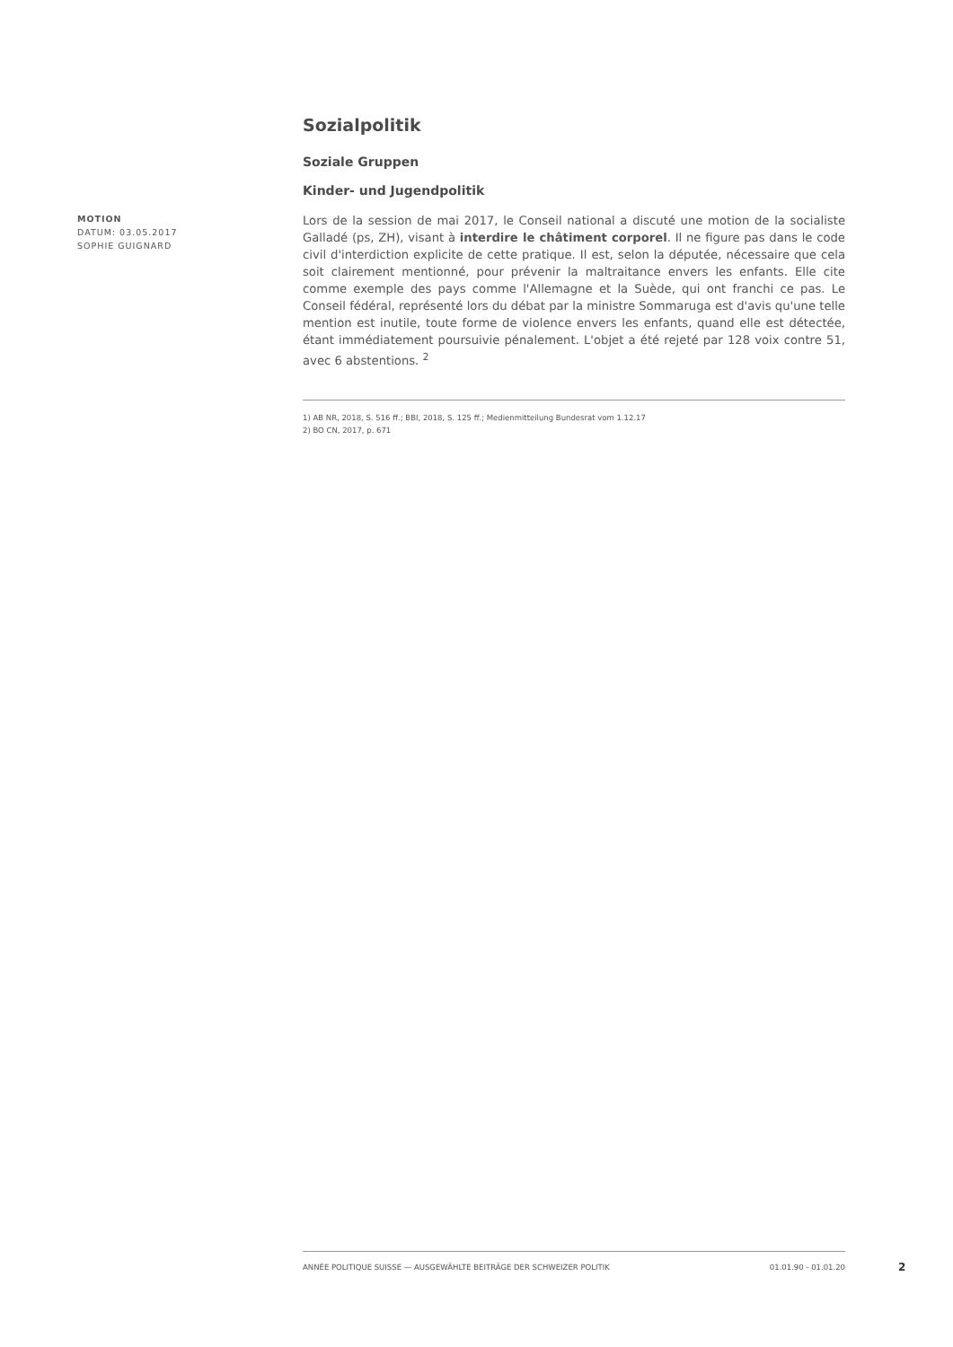Sozialpolitik
Soziale Gruppen
Kinder- und Jugendpolitik
Lors de la session de mai 2017, le Conseil national a discuté une motion de la socialiste Galladé (ps, ZH), visant à interdire le châtiment corporel. Il ne figure pas dans le code civil d'interdiction explicite de cette pratique. Il est, selon la députée, nécessaire que cela soit clairement mentionné, pour prévenir la maltraitance envers les enfants. Elle cite comme exemple des pays comme l'Allemagne et la Suède, qui ont franchi ce pas. Le Conseil fédéral, représenté lors du débat par la ministre Sommaruga est d'avis qu'une telle mention est inutile, toute forme de violence envers les enfants, quand elle est détectée, étant immédiatement poursuivie pénalement. L'objet a été rejeté par 128 voix contre 51, avec 6 abstentions. <sup>2</sup>
1) AB NR, 2018, S. 516 ff.; BBI, 2018, S. 125 ff.; Medienmitteilung Bundesrat vom 1.12.17
2) BO CN, 2017, p. 671
MOTION
DATUM: 03.05.2017
SOPHIE GUIGNARD
ANNÉE POLITIQUE SUISSE — AUSGEWÄHLTE BEITRÄGE DER SCHWEIZER POLITIK 01.01.90 - 01.01.20
2